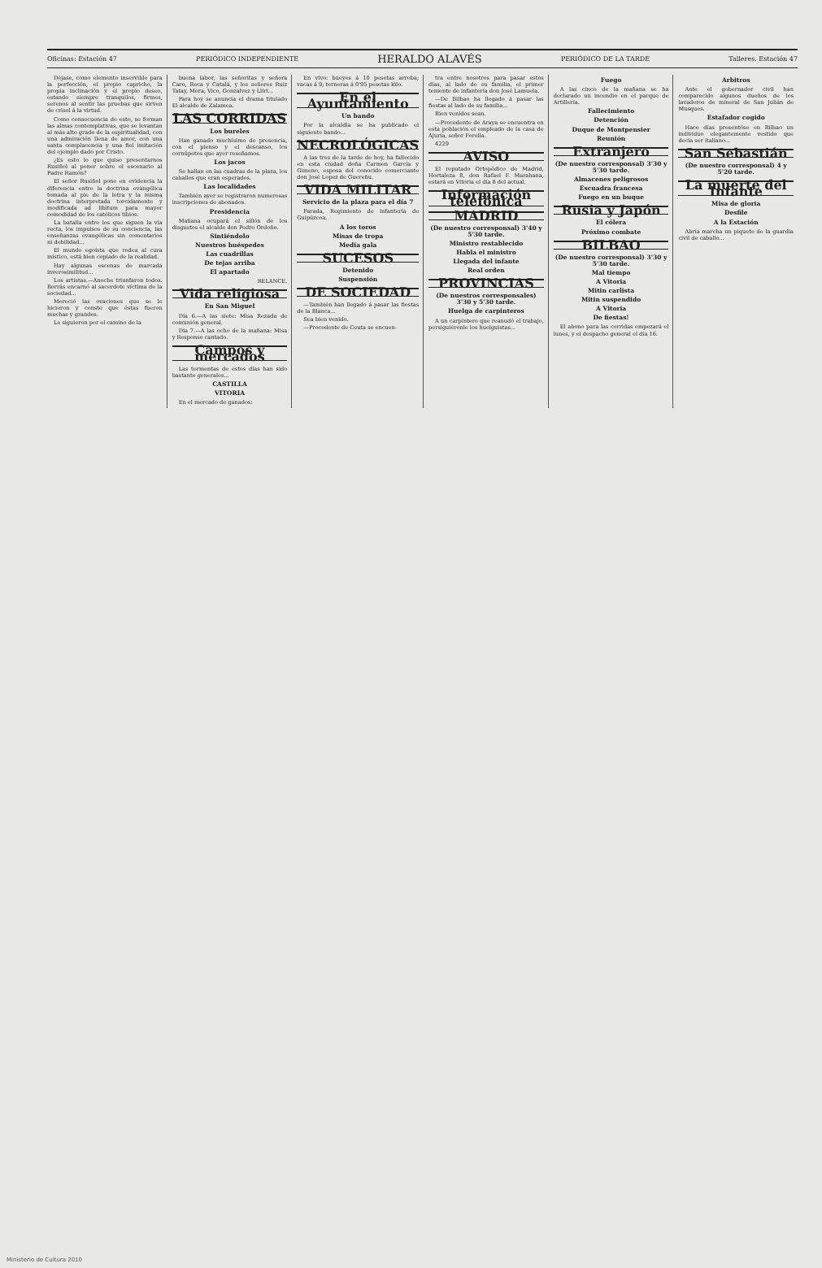Oficinas: Estación 47 PERIÓDICO INDEPENDIENTE HERALDO ALAVÉS PERIÓDICO DE LA TARDE Talleres. Estación 47
Déjase, como elemento inservible para la perfección, el propio capricho, la propia inclinación y el propio deseo, estando siempre tranquilos, firmes, serenos al sentir las pruebas que sirven de crisol á la virtud.
Como consecuencia de esto, se forman las almas contemplativas, que se levantan al más alto grado de la espiritualidad, con una admiración llena de amor, con una santa complacencia y una fiel imitación del ejemplo dado por Cristo.
¿Es esto lo que quiso presentarnos Rusiñol al poner sobre el escenario al Padre Ramón?
El señor Rusiñol pone en evidencia la diferencia entre la doctrina evangélica tomada al pie de la letra y la misma doctrina interpretada torcidamente y modificada ad libitum para mayor comodidad de los católicos tibios.
La batalla entre los que siguen la vía recta, los impulsos de su conciencia, las enseñanzas evangélicas sin comentarios ni debilidad...
El mundo egoísta que rodea al cura místico, está bien copiado de la realidad.
Hay algunas escenas de marcada inverosimilitud...
Los artistas.—Anoche triunfaron todos. Borrás encarnó al sacerdote víctima de la sociedad...
Mereció las ovaciones que se le hicieron y conste que éstas fueron muchas y grandes.
Le siguieron por el camino de la
buena labor, las señoritas y señora Caro, Reca y Catalá, y los señores Ruiz Tatay, Mora, Vico, Gonzalvez y Lliri...
Para hoy se anuncia el drama titulado El alcalde de Zalamea.
LAS CORRIDAS
Los bureles
Han ganado muchísimo de presencia, con el pienso y el descanso, los cornúpetos que ayer reseñamos.
Los jacos
Se hallan en las cuadras de la plaza, los caballos que eran esperados.
Las localidades
También ayer se registraron numerosas inscripciones de abonados.
Presidencia
Mañana ocupará el sillón de los disgustos el alcalde don Pedro Ordoño.
Sintiéndolo
Nuestros huéspedes
Las cuadrillas
De tejas arriba
El apartado
RELANCE.
Vida religiosa
En San Miguel
Día 6.—A las siete: Misa Rezada de comunión general.
Día 7.—A las ocho de la mañana: Misa y Responso cantado.
Campos y mercados
Las tormentas de estos días han sido bastante generales...
CASTILLA
VITORIA
En el mercado de ganados:
En vivo: bueyes á 10 pesetas arroba; vacas á 9; terneras á 0'95 pesetas kilo.
En el Ayuntamiento
Un bando
Por la alcaldía se ha publicado el siguiente bando...
NECROLÓGICAS
A las tres de la tarde de hoy, ha fallecido en esta ciudad doña Carmen García y Gimeno, esposa del conocido comerciante don José Lopez de Guereñu.
VIDA MILITAR
Servicio de la plaza para el día 7
Parada, Regimiento de infantería de Guipúzcoa.
A los toros
Misas de tropa
Media gala
SUCESOS
Detenido
Suspensión
DE SOCIEDAD
—También han llegado á pasar las fiestas de la Blanca...
Sea bien venido.
—Procedente de Ceuta se encuen-
tra entre nosotros para pasar estos días, al lado de su familia, el primer teniente de infantería don José Lamuela.
—De Bilbao ha llegado á pasar las fiestas al lado de su familia...
Bien venidos sean.
—Procedente de Araya se encuentra en esta población el empleado de la casa de Ajuria, señor Forella.
4229
AVISO
El reputado Ortopédico de Madrid, Hortaleza 8, don Rafael F. Marahana, estará en Vitoria el día 8 del actual.
Información telefónica
MADRID
(De nuestro corresponsal) 3'40 y 5'30 tarde.
Ministro restablecido
Habla el ministro
Llegada del infante
Real orden
PROVINCIAS
(De nuestros corresponsales) 3'30 y 5'30 tarde.
Huelga de carpinteros
A un carpintero que reanudó el trabajo, persiguiéronle los huelguistas...
Fuego
A las cinco de la mañana se ha declarado un incendio en el parque de Artillería.
Fallecimiento
Detención
Duque de Montpensier
Reunión
Extranjero
(De nuestro corresponsal) 3'30 y 5'30 tarde.
Almacenes peligrosos
Escuadra francesa
Fuego en un buque
Rusia y Japón
El cólera
Próximo combate
BILBAO
(De nuestro corresponsal) 3'30 y 5'30 tarde.
Mal tiempo
A Vitoria
Mitin carlista
Mitin suspendido
A Vitoria
De fiestas!
El abono para las corridas empezará el lunes, y el despacho general el día 16.
Arbitros
Ante el gobernador civil han comparecido algunos dueños de los lavaderos de mineral de San Julián de Musques.
Estafador cogido
Hace días presentóse en Bilbao un individuo elegantemente vestido que decía ser italiano...
San Sebastián
(De nuestro corresponsal) 4 y 5'20 tarde.
La muerte del Infante
Misa de gloria
Desfile
A la Estación
Abría marcha un piquete de la guardia civil de caballo...
Ministerio de Cultura 2010